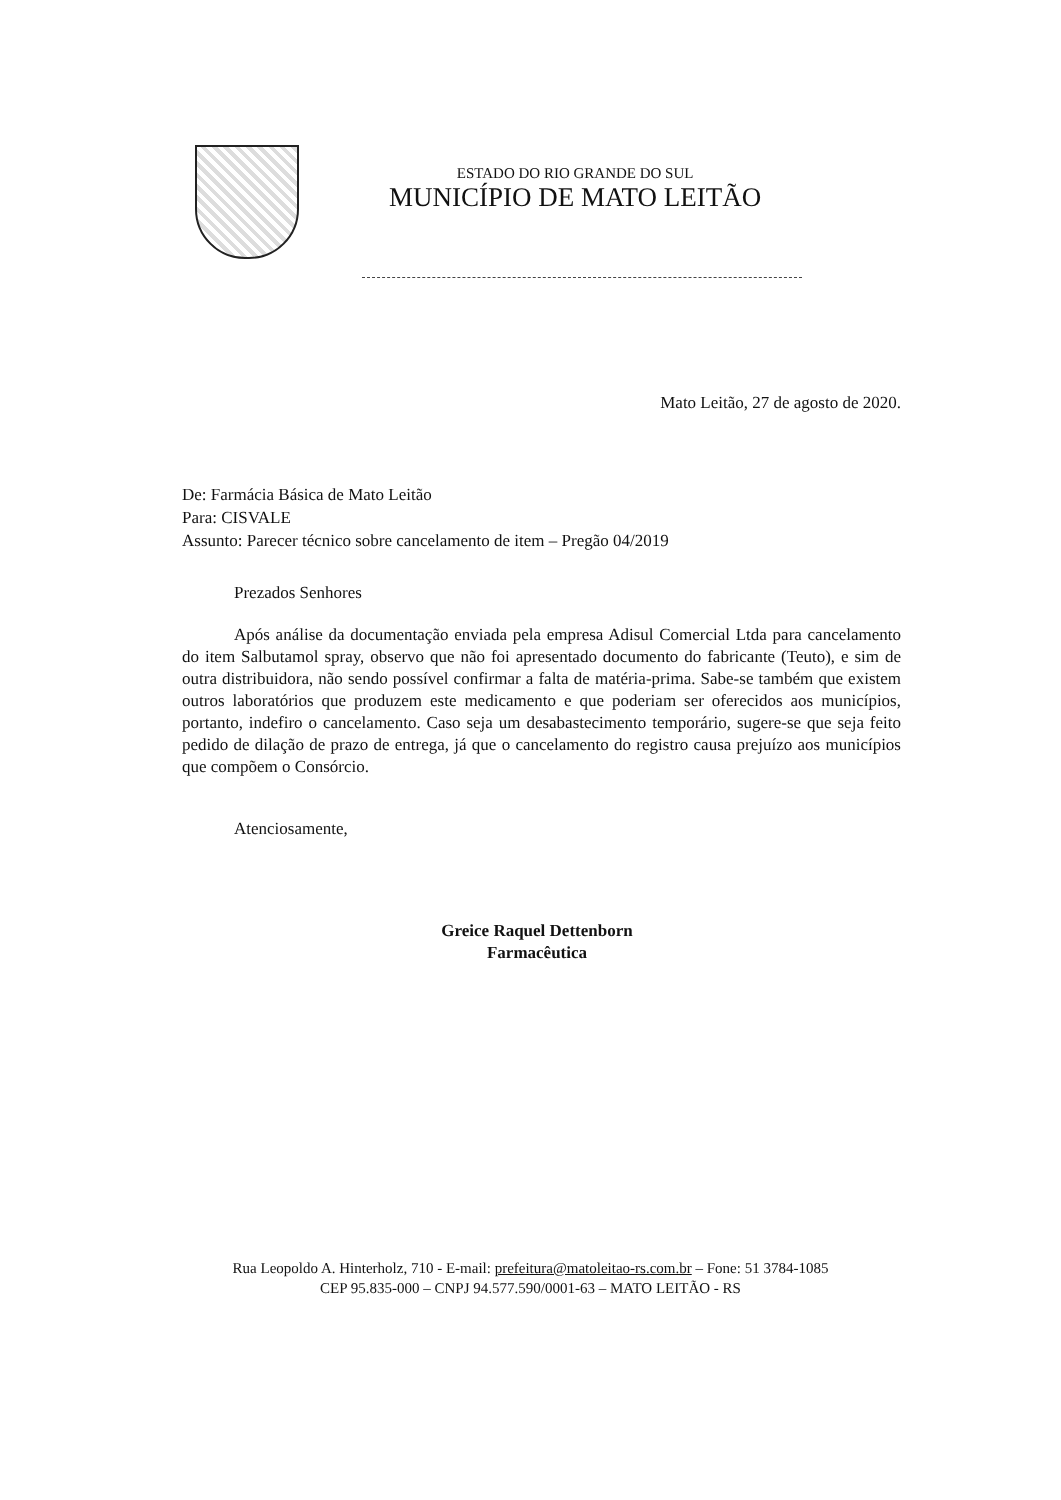ESTADO DO RIO GRANDE DO SUL
MUNICÍPIO DE MATO LEITÃO
Mato Leitão, 27 de agosto de 2020.
De: Farmácia Básica de Mato Leitão
Para: CISVALE
Assunto: Parecer técnico sobre cancelamento de item – Pregão 04/2019
Prezados Senhores
Após análise da documentação enviada pela empresa Adisul Comercial Ltda para cancelamento do item Salbutamol spray, observo que não foi apresentado documento do fabricante (Teuto), e sim de outra distribuidora, não sendo possível confirmar a falta de matéria-prima. Sabe-se também que existem outros laboratórios que produzem este medicamento e que poderiam ser oferecidos aos municípios, portanto, indefiro o cancelamento. Caso seja um desabastecimento temporário, sugere-se que seja feito pedido de dilação de prazo de entrega, já que o cancelamento do registro causa prejuízo aos municípios que compõem o Consórcio.
Atenciosamente,
Greice Raquel Dettenborn
Farmacêutica
Rua Leopoldo A. Hinterholz, 710 - E-mail: prefeitura@matoleitao-rs.com.br – Fone: 51 3784-1085
CEP 95.835-000 – CNPJ 94.577.590/0001-63 – MATO LEITÃO - RS